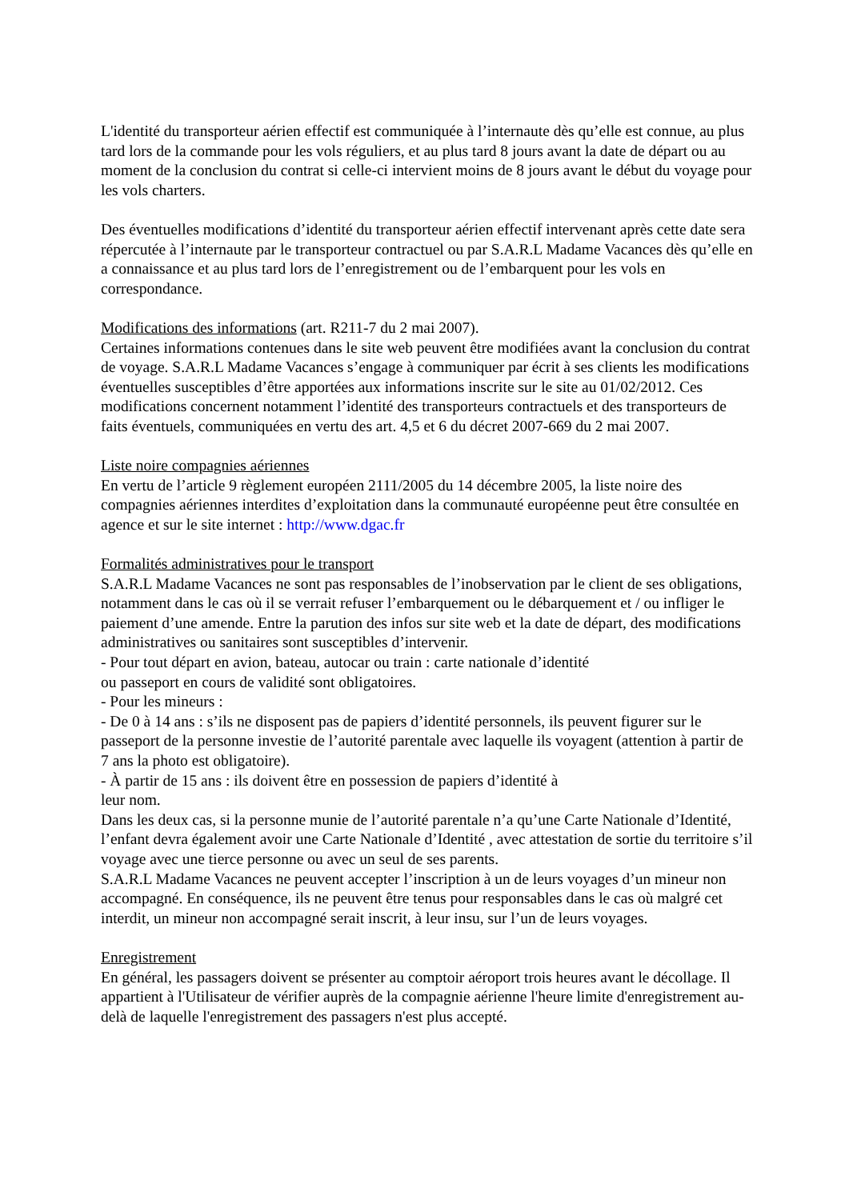L'identité du transporteur aérien effectif est communiquée à l’internaute dès qu’elle est connue, au plus tard lors de la commande pour les vols réguliers, et au plus tard 8 jours avant la date de départ ou au moment de la conclusion du contrat si celle-ci intervient moins de 8 jours avant le début du voyage pour les vols charters.
Des éventuelles modifications d’identité du transporteur aérien effectif intervenant après cette date sera répercutée à l’internaute par le transporteur contractuel ou par S.A.R.L Madame Vacances dès qu’elle en a connaissance et au plus tard lors de l’enregistrement ou de l’embarquent pour les vols en correspondance.
Modifications des informations (art. R211-7 du 2 mai 2007).
Certaines informations contenues dans le site web peuvent être modifiées avant la conclusion du contrat de voyage. S.A.R.L Madame Vacances s’engage à communiquer par écrit à ses clients les modifications éventuelles susceptibles d’être apportées aux informations inscrite sur le site au 01/02/2012. Ces modifications concernent notamment l’identité des transporteurs contractuels et des transporteurs de faits éventuels, communiquées en vertu des art. 4,5 et 6 du décret 2007-669 du 2 mai 2007.
Liste noire compagnies aériennes
En vertu de l’article 9 règlement européen 2111/2005 du 14 décembre 2005, la liste noire des compagnies aériennes interdites d’exploitation dans la communauté européenne peut être consultée en agence et sur le site internet : http://www.dgac.fr
Formalités administratives pour le transport
S.A.R.L Madame Vacances ne sont pas responsables de l’inobservation par le client de ses obligations, notamment dans le cas où il se verrait refuser l’embarquement ou le débarquement et / ou infliger le paiement d’une amende. Entre la parution des infos sur site web et la date de départ, des modifications administratives ou sanitaires sont susceptibles d’intervenir.
- Pour tout départ en avion, bateau, autocar ou train : carte nationale d’identité
ou passeport en cours de validité sont obligatoires.
- Pour les mineurs :
- De 0 à 14 ans : s’ils ne disposent pas de papiers d’identité personnels, ils peuvent figurer sur le passeport de la personne investie de l’autorité parentale avec laquelle ils voyagent (attention à partir de 7 ans la photo est obligatoire).
- À partir de 15 ans : ils doivent être en possession de papiers d’identité à
leur nom.
Dans les deux cas, si la personne munie de l’autorité parentale n’a qu’une Carte Nationale d’Identité, l’enfant devra également avoir une Carte Nationale d’Identité , avec attestation de sortie du territoire s’il voyage avec une tierce personne ou avec un seul de ses parents.
S.A.R.L Madame Vacances ne peuvent accepter l’inscription à un de leurs voyages d’un mineur non accompagné. En conséquence, ils ne peuvent être tenus pour responsables dans le cas où malgré cet interdit, un mineur non accompagné serait inscrit, à leur insu, sur l’un de leurs voyages.
Enregistrement
En général, les passagers doivent se présenter au comptoir aéroport trois heures avant le décollage. Il appartient à l'Utilisateur de vérifier auprès de la compagnie aérienne l'heure limite d'enregistrement au-delà de laquelle l'enregistrement des passagers n'est plus accepté.